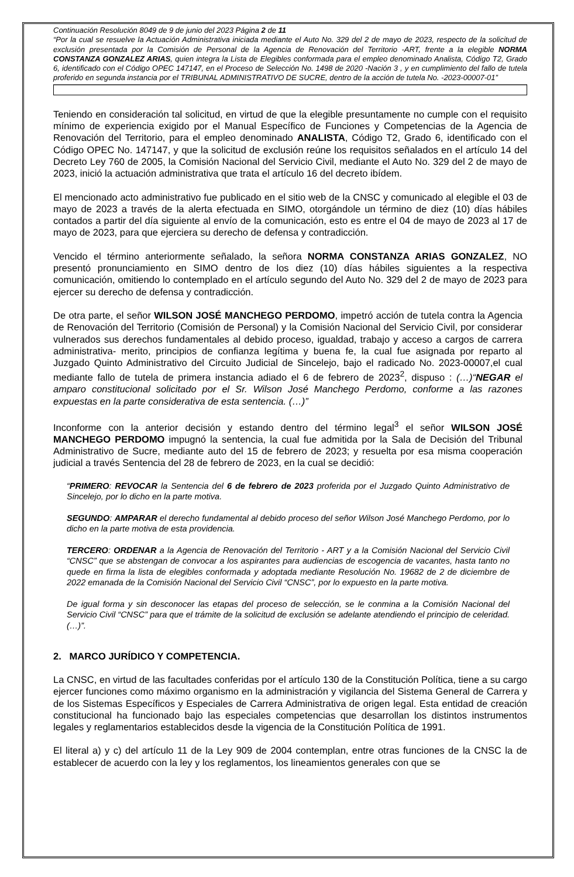Continuación Resolución 8049 de 9 de junio del 2023 Página 2 de 11
“Por la cual se resuelve la Actuación Administrativa iniciada mediante el Auto No. 329 del 2 de mayo de 2023, respecto de la solicitud de exclusión presentada por la Comisión de Personal de la Agencia de Renovación del Territorio -ART, frente a la elegible NORMA CONSTANZA GONZALEZ ARIAS, quien integra la Lista de Elegibles conformada para el empleo denominado Analista, Código T2, Grado 6, identificado con el Código OPEC 147147, en el Proceso de Selección No. 1498 de 2020 -Nación 3 , y en cumplimiento del fallo de tutela proferido en segunda instancia por el TRIBUNAL ADMINISTRATIVO DE SUCRE, dentro de la acción de tutela No. -2023-00007-01”
Teniendo en consideración tal solicitud, en virtud de que la elegible presuntamente no cumple con el requisito mínimo de experiencia exigido por el Manual Específico de Funciones y Competencias de la Agencia de Renovación del Territorio, para el empleo denominado ANALISTA, Código T2, Grado 6, identificado con el Código OPEC No. 147147, y que la solicitud de exclusión reúne los requisitos señalados en el artículo 14 del Decreto Ley 760 de 2005, la Comisión Nacional del Servicio Civil, mediante el Auto No. 329 del 2 de mayo de 2023, inició la actuación administrativa que trata el artículo 16 del decreto ibídem.
El mencionado acto administrativo fue publicado en el sitio web de la CNSC y comunicado al elegible el 03 de mayo de 2023 a través de la alerta efectuada en SIMO, otorgándole un término de diez (10) días hábiles contados a partir del día siguiente al envío de la comunicación, esto es entre el 04 de mayo de 2023 al 17 de mayo de 2023, para que ejerciera su derecho de defensa y contradicción.
Vencido el término anteriormente señalado, la señora NORMA CONSTANZA ARIAS GONZALEZ, NO presentó pronunciamiento en SIMO dentro de los diez (10) días hábiles siguientes a la respectiva comunicación, omitiendo lo contemplado en el artículo segundo del Auto No. 329 del 2 de mayo de 2023 para ejercer su derecho de defensa y contradicción.
De otra parte, el señor WILSON JOSÉ MANCHEGO PERDOMO, impetró acción de tutela contra la Agencia de Renovación del Territorio (Comisión de Personal) y la Comisión Nacional del Servicio Civil, por considerar vulnerados sus derechos fundamentales al debido proceso, igualdad, trabajo y acceso a cargos de carrera administrativa- merito, principios de confianza legítima y buena fe, la cual fue asignada por reparto al Juzgado Quinto Administrativo del Circuito Judicial de Sincelejo, bajo el radicado No. 2023-00007,el cual mediante fallo de tutela de primera instancia adiado el 6 de febrero de 2023<sup>2</sup>, dispuso : (…)“NEGAR el amparo constitucional solicitado por el Sr. Wilson José Manchego Perdomo, conforme a las razones expuestas en la parte considerativa de esta sentencia. (…)”
Inconforme con la anterior decisión y estando dentro del término legal<sup>3</sup> el señor WILSON JOSÉ MANCHEGO PERDOMO impugnó la sentencia, la cual fue admitida por la Sala de Decisión del Tribunal Administrativo de Sucre, mediante auto del 15 de febrero de 2023; y resuelta por esa misma cooperación judicial a través Sentencia del 28 de febrero de 2023, en la cual se decidió:
“PRIMERO: REVOCAR la Sentencia del 6 de febrero de 2023 proferida por el Juzgado Quinto Administrativo de Sincelejo, por lo dicho en la parte motiva.
SEGUNDO: AMPARAR el derecho fundamental al debido proceso del señor Wilson José Manchego Perdomo, por lo dicho en la parte motiva de esta providencia.
TERCERO: ORDENAR a la Agencia de Renovación del Territorio - ART y a la Comisión Nacional del Servicio Civil “CNSC” que se abstengan de convocar a los aspirantes para audiencias de escogencia de vacantes, hasta tanto no quede en firma la lista de elegibles conformada y adoptada mediante Resolución No. 19682 de 2 de diciembre de 2022 emanada de la Comisión Nacional del Servicio Civil “CNSC”, por lo expuesto en la parte motiva.
De igual forma y sin desconocer las etapas del proceso de selección, se le conmina a la Comisión Nacional del Servicio Civil “CNSC” para que el trámite de la solicitud de exclusión se adelante atendiendo el principio de celeridad. (…)”.
2. MARCO JURÍDICO Y COMPETENCIA.
La CNSC, en virtud de las facultades conferidas por el artículo 130 de la Constitución Política, tiene a su cargo ejercer funciones como máximo organismo en la administración y vigilancia del Sistema General de Carrera y de los Sistemas Específicos y Especiales de Carrera Administrativa de origen legal. Esta entidad de creación constitucional ha funcionado bajo las especiales competencias que desarrollan los distintos instrumentos legales y reglamentarios establecidos desde la vigencia de la Constitución Política de 1991.
El literal a) y c) del artículo 11 de la Ley 909 de 2004 contemplan, entre otras funciones de la CNSC la de establecer de acuerdo con la ley y los reglamentos, los lineamientos generales con que se